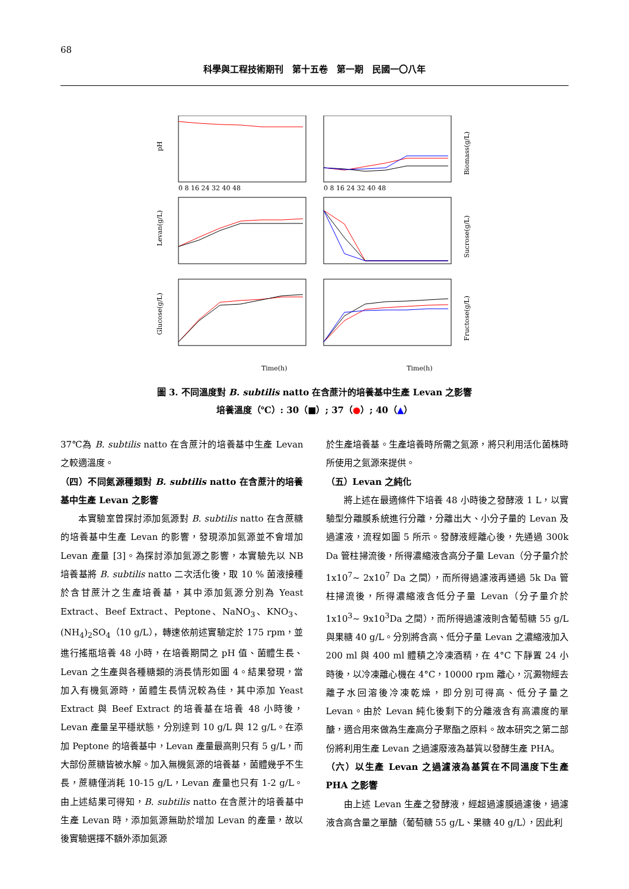68
科學與工程技術期刊　第十五卷　第一期　民國一〇八年
Time(h)
Time(h)
pH
Levan(g/L)
Glucose(g/L)
Biomass(g/L)
Sucrose(g/L)
Fructose(g/L)
0 8 16 24 32 40 48
0 8 16 24 32 40 48
圖 3. 不同溫度對 B. subtilis natto 在含蔗汁的培養基中生產 Levan 之影響
培養溫度（℃）: 30（■）; 37（●）; 40（▲）
37℃為 B. subtilis natto 在含蔗汁的培養基中生產 Levan 之較適溫度。
（四）不同氮源種類對 B. subtilis natto 在含蔗汁的培養基中生產 Levan 之影響
本實驗室曾探討添加氮源對 B. subtilis natto 在含蔗糖的培養基中生產 Levan 的影響，發現添加氮源並不會增加 Levan 產量 [3]。為探討添加氮源之影響，本實驗先以 NB 培養基將 B. subtilis natto 二次活化後，取 10 % 菌液接種於含甘蔗汁之生產培養基，其中添加氮源分別為 Yeast Extract、Beef Extract、Peptone、NaNO<sub>3</sub>、KNO<sub>3</sub>、(NH<sub>4</sub>)<sub>2</sub>SO<sub>4</sub>（10 g/L），轉速依前述實驗定於 175 rpm，並進行搖瓶培養 48 小時，在培養期間之 pH 值、菌體生長、Levan 之生產與各種糖類的消長情形如圖 4。結果發現，當加入有機氮源時，菌體生長情況較為佳，其中添加 Yeast Extract 與 Beef Extract 的培養基在培養 48 小時後，Levan 產量呈平穩狀態，分別達到 10 g/L 與 12 g/L。在添加 Peptone 的培養基中，Levan 產量最高則只有 5 g/L，而大部份蔗糖皆被水解。加入無機氮源的培養基，菌體幾乎不生長，蔗糖僅消耗 10-15 g/L，Levan 產量也只有 1-2 g/L。由上述結果可得知，B. subtilis natto 在含蔗汁的培養基中生產 Levan 時，添加氮源無助於增加 Levan 的產量，故以後實驗選擇不額外添加氮源
於生產培養基。生產培養時所需之氮源，將只利用活化菌株時所使用之氮源來提供。
（五）Levan 之純化
將上述在最適條件下培養 48 小時後之發酵液 1 L，以實驗型分離膜系統進行分離，分離出大、小分子量的 Levan 及過濾液，流程如圖 5 所示。發酵液經離心後，先通過 300k Da 管柱掃流後，所得濃縮液含高分子量 Levan（分子量介於 1x10<sup>7</sup>~ 2x10<sup>7</sup> Da 之間），而所得過濾液再通過 5k Da 管柱掃流後，所得濃縮液含低分子量 Levan（分子量介於 1x10<sup>3</sup>~ 9x10<sup>3</sup>Da 之間），而所得過濾液則含葡萄糖 55 g/L 與果糖 40 g/L。分別將含高、低分子量 Levan 之濃縮液加入 200 ml 與 400 ml 體積之冷凍酒精，在 4°C 下靜置 24 小時後，以冷凍離心機在 4°C，10000 rpm 離心，沉澱物經去離子水回溶後冷凍乾燥，即分別可得高、低分子量之 Levan。由於 Levan 純化後剩下的分離液含有高濃度的單醣，適合用來做為生產高分子聚酯之原料。故本研究之第二部份將利用生產 Levan 之過濾廢液為基質以發酵生產 PHA。
（六）以生產 Levan 之過濾液為基質在不同溫度下生產 PHA 之影響
由上述 Levan 生產之發酵液，經超過濾膜過濾後，過濾液含高含量之單醣（葡萄糖 55 g/L、果糖 40 g/L），因此利